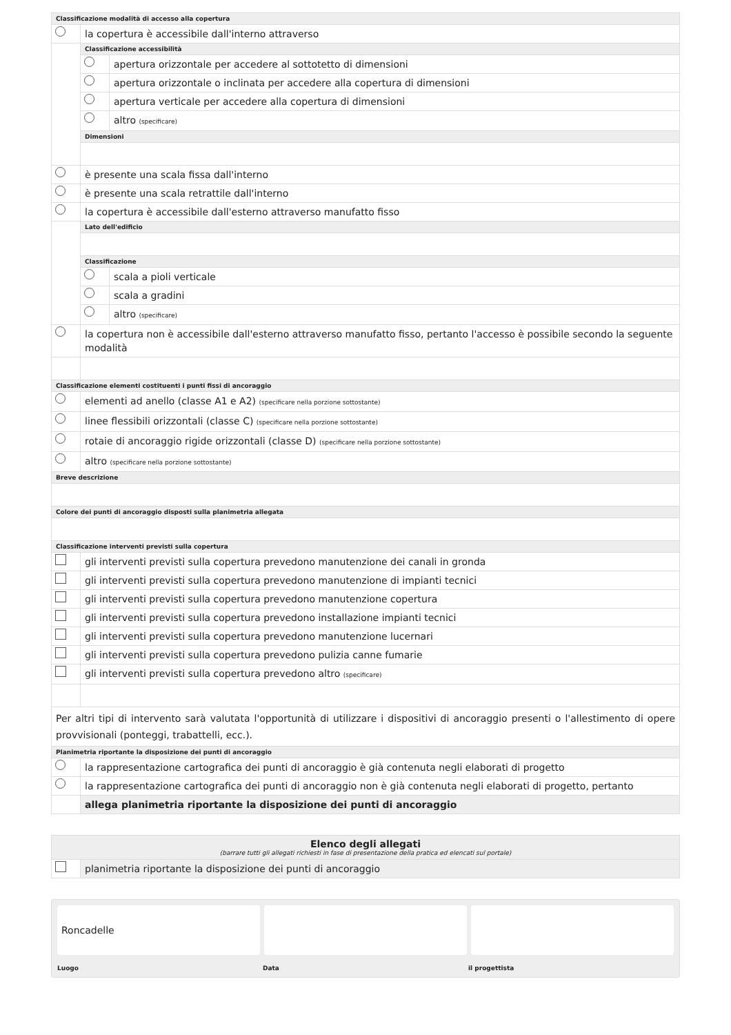Classificazione modalità di accesso alla copertura
la copertura è accessibile dall'interno attraverso
Classificazione accessibilità
apertura orizzontale per accedere al sottotetto di dimensioni
apertura orizzontale o inclinata per accedere alla copertura di dimensioni
apertura verticale per accedere alla copertura di dimensioni
altro (specificare)
Dimensioni
è presente una scala fissa dall'interno
è presente una scala retrattile dall'interno
la copertura è accessibile dall'esterno attraverso manufatto fisso
Lato dell'edificio
Classificazione
scala a pioli verticale
scala a gradini
altro (specificare)
la copertura non è accessibile dall'esterno attraverso manufatto fisso, pertanto l'accesso è possibile secondo la seguente modalità
Classificazione elementi costituenti i punti fissi di ancoraggio
elementi ad anello (classe A1 e A2) (specificare nella porzione sottostante)
linee flessibili orizzontali (classe C) (specificare nella porzione sottostante)
rotaie di ancoraggio rigide orizzontali (classe D) (specificare nella porzione sottostante)
altro (specificare nella porzione sottostante)
Breve descrizione
Colore dei punti di ancoraggio disposti sulla planimetria allegata
Classificazione interventi previsti sulla copertura
gli interventi previsti sulla copertura prevedono manutenzione dei canali in gronda
gli interventi previsti sulla copertura prevedono manutenzione di impianti tecnici
gli interventi previsti sulla copertura prevedono manutenzione copertura
gli interventi previsti sulla copertura prevedono installazione impianti tecnici
gli interventi previsti sulla copertura prevedono manutenzione lucernari
gli interventi previsti sulla copertura prevedono pulizia canne fumarie
gli interventi previsti sulla copertura prevedono altro (specificare)
Per altri tipi di intervento sarà valutata l'opportunità di utilizzare i dispositivi di ancoraggio presenti o l'allestimento di opere provvisionali (ponteggi, trabattelli, ecc.).
Planimetria riportante la disposizione dei punti di ancoraggio
la rappresentazione cartografica dei punti di ancoraggio è già contenuta negli elaborati di progetto
la rappresentazione cartografica dei punti di ancoraggio non è già contenuta negli elaborati di progetto, pertanto
allega planimetria riportante la disposizione dei punti di ancoraggio
Elenco degli allegati
(barrare tutti gli allegati richiesti in fase di presentazione della pratica ed elencati sul portale)
planimetria riportante la disposizione dei punti di ancoraggio
Roncadelle
Luogo Data il progettista